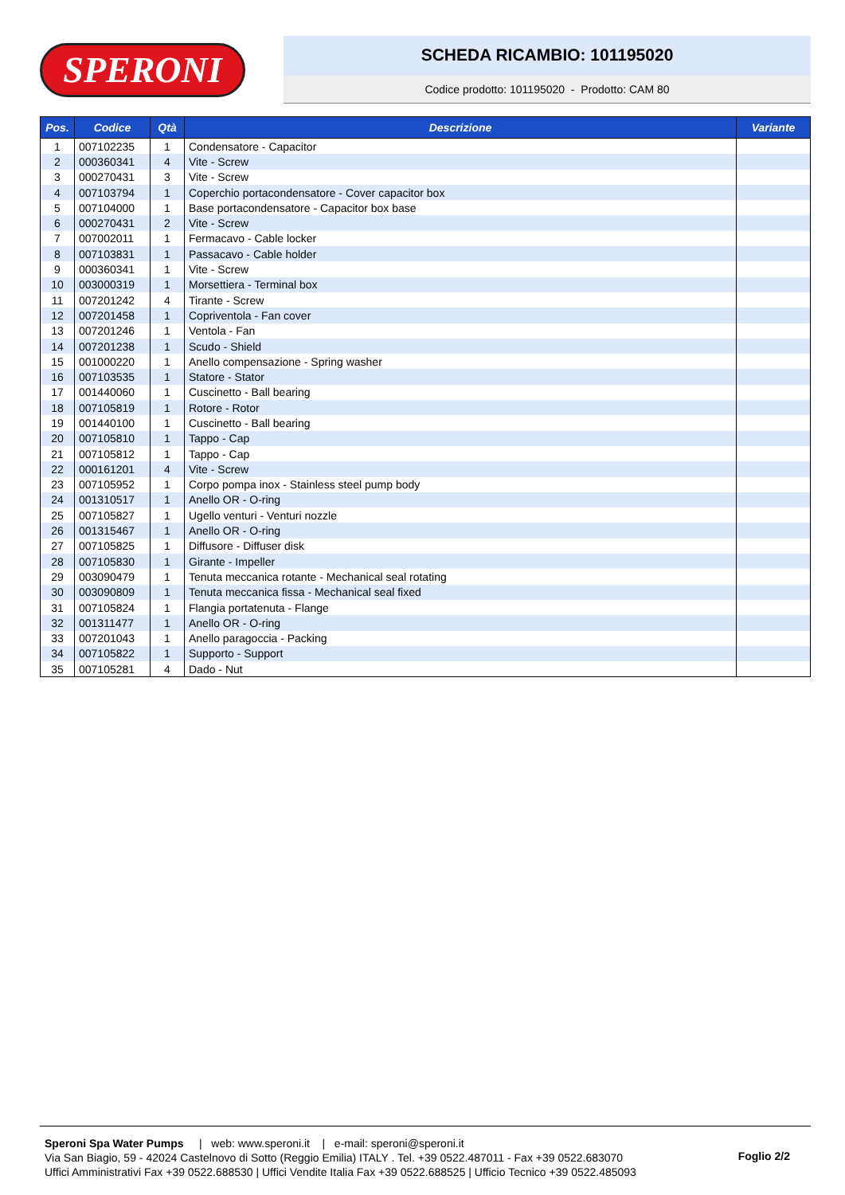SPERONI
SCHEDA RICAMBIO: 101195020
Codice prodotto: 101195020 - Prodotto: CAM 80
| Pos. | Codice | Qtà | Descrizione | Variante |
| --- | --- | --- | --- | --- |
| 1 | 007102235 | 1 | Condensatore - Capacitor | |
| 2 | 000360341 | 4 | Vite - Screw | |
| 3 | 000270431 | 3 | Vite - Screw | |
| 4 | 007103794 | 1 | Coperchio portacondensatore - Cover capacitor box | |
| 5 | 007104000 | 1 | Base portacondensatore - Capacitor box base | |
| 6 | 000270431 | 2 | Vite - Screw | |
| 7 | 007002011 | 1 | Fermacavo - Cable locker | |
| 8 | 007103831 | 1 | Passacavo - Cable holder | |
| 9 | 000360341 | 1 | Vite - Screw | |
| 10 | 003000319 | 1 | Morsettiera - Terminal box | |
| 11 | 007201242 | 4 | Tirante - Screw | |
| 12 | 007201458 | 1 | Copriventola - Fan cover | |
| 13 | 007201246 | 1 | Ventola - Fan | |
| 14 | 007201238 | 1 | Scudo - Shield | |
| 15 | 001000220 | 1 | Anello compensazione - Spring washer | |
| 16 | 007103535 | 1 | Statore - Stator | |
| 17 | 001440060 | 1 | Cuscinetto - Ball bearing | |
| 18 | 007105819 | 1 | Rotore - Rotor | |
| 19 | 001440100 | 1 | Cuscinetto - Ball bearing | |
| 20 | 007105810 | 1 | Tappo - Cap | |
| 21 | 007105812 | 1 | Tappo - Cap | |
| 22 | 000161201 | 4 | Vite - Screw | |
| 23 | 007105952 | 1 | Corpo pompa inox - Stainless steel pump body | |
| 24 | 001310517 | 1 | Anello OR - O-ring | |
| 25 | 007105827 | 1 | Ugello venturi - Venturi nozzle | |
| 26 | 001315467 | 1 | Anello OR - O-ring | |
| 27 | 007105825 | 1 | Diffusore - Diffuser disk | |
| 28 | 007105830 | 1 | Girante - Impeller | |
| 29 | 003090479 | 1 | Tenuta meccanica rotante - Mechanical seal rotating | |
| 30 | 003090809 | 1 | Tenuta meccanica fissa - Mechanical seal fixed | |
| 31 | 007105824 | 1 | Flangia portatenuta - Flange | |
| 32 | 001311477 | 1 | Anello OR - O-ring | |
| 33 | 007201043 | 1 | Anello paragoccia - Packing | |
| 34 | 007105822 | 1 | Supporto - Support | |
| 35 | 007105281 | 4 | Dado - Nut | |
Speroni Spa Water Pumps | web: www.speroni.it | e-mail: speroni@speroni.it
Via San Biagio, 59 - 42024 Castelnovo di Sotto (Reggio Emilia) ITALY . Tel. +39 0522.487011 - Fax +39 0522.683070
Uffici Amministrativi Fax +39 0522.688530 | Uffici Vendite Italia Fax +39 0522.688525 | Ufficio Tecnico +39 0522.485093
Foglio 2/2